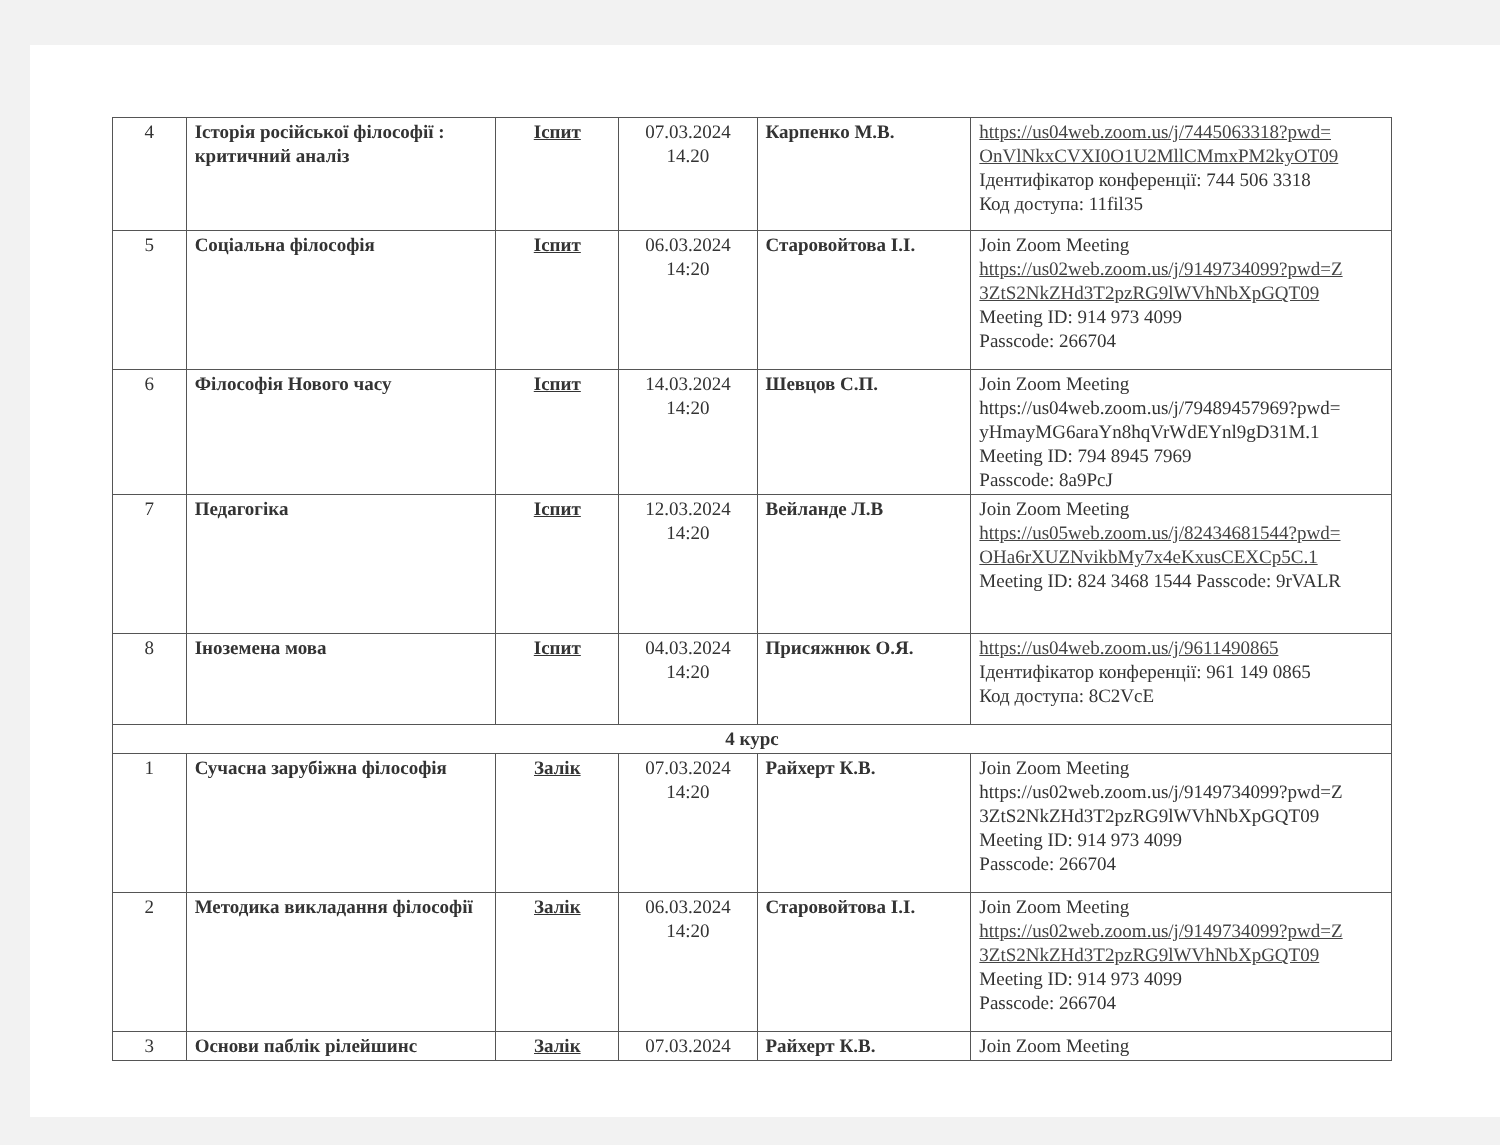| 4 | Історія російської філософії : критичний аналіз | Іспит | 07.03.2024 14.20 | Карпенко М.В. | https://us04web.zoom.us/j/7445063318?pwd= OnVlNkxCVXI0O1U2MllCMmxPM2kyOT09 Ідентифікатор конференції: 744 506 3318 Код доступа: 11fil35 |
| 5 | Соціальна філософія | Іспит | 06.03.2024 14:20 | Старовойтова І.І. | Join Zoom Meeting https://us02web.zoom.us/j/9149734099?pwd=Z 3ZtS2NkZHd3T2pzRG9lWVhNbXpGQT09 Meeting ID: 914 973 4099 Passcode: 266704 |
| 6 | Філософія Нового часу | Іспит | 14.03.2024 14:20 | Шевцов С.П. | Join Zoom Meeting https://us04web.zoom.us/j/79489457969?pwd= yHmayMG6araYn8hqVrWdEYnl9gD31M.1 Meeting ID: 794 8945 7969 Passcode: 8a9PcJ |
| 7 | Педагогіка | Іспит | 12.03.2024 14:20 | Вейланде Л.В | Join Zoom Meeting https://us05web.zoom.us/j/82434681544?pwd= OHa6rXUZNvikbMy7x4eKxusCEXCp5C.1 Meeting ID: 824 3468 1544 Passcode: 9rVALR |
| 8 | Іноземена мова | Іспит | 04.03.2024 14:20 | Присяжнюк О.Я. | https://us04web.zoom.us/j/9611490865 Ідентифікатор конференції: 961 149 0865 Код доступа: 8C2VcE |
| 4 курс | | | | | |
| 1 | Сучасна зарубіжна філософія | Залік | 07.03.2024 14:20 | Райхерт К.В. | Join Zoom Meeting https://us02web.zoom.us/j/9149734099?pwd=Z 3ZtS2NkZHd3T2pzRG9lWVhNbXpGQT09 Meeting ID: 914 973 4099 Passcode: 266704 |
| 2 | Методика викладання філософії | Залік | 06.03.2024 14:20 | Старовойтова І.І. | Join Zoom Meeting https://us02web.zoom.us/j/9149734099?pwd=Z 3ZtS2NkZHd3T2pzRG9lWVhNbXpGQT09 Meeting ID: 914 973 4099 Passcode: 266704 |
| 3 | Основи паблік рілейшинс | Залік | 07.03.2024 | Райхерт К.В. | Join Zoom Meeting |